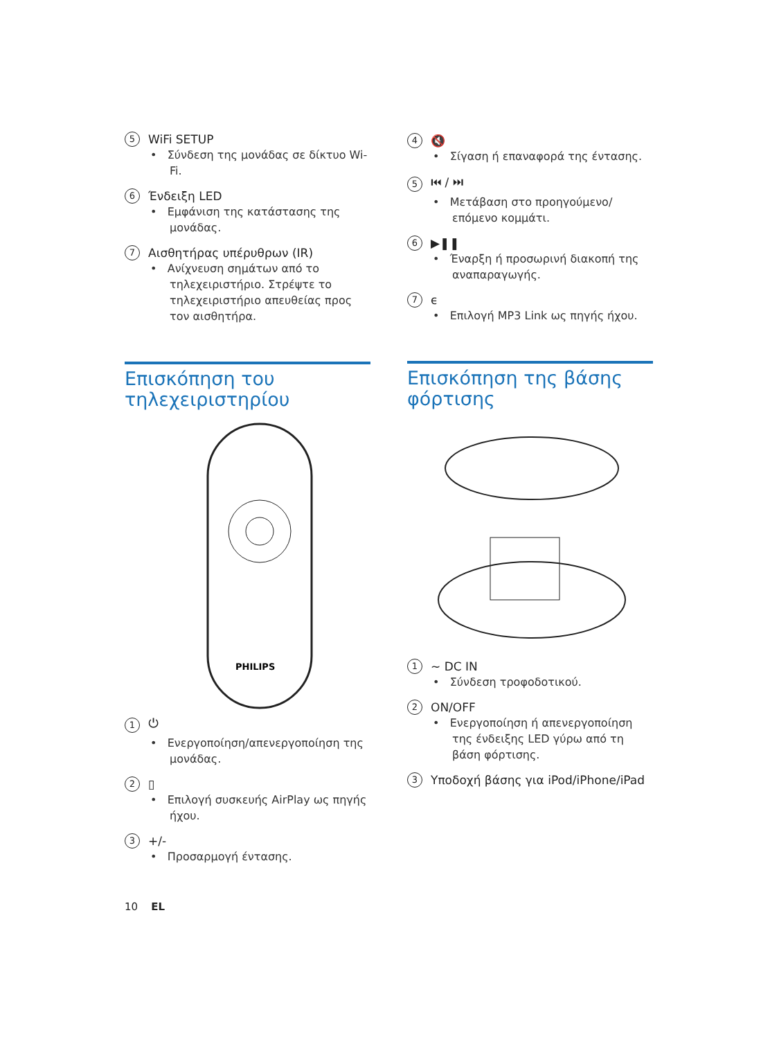5 WiFi SETUP
• Σύνδεση της μονάδας σε δίκτυο Wi-Fi.
6 Ένδειξη LED
• Εμφάνιση της κατάστασης της μονάδας.
7 Αισθητήρας υπέρυθρων (IR)
• Ανίχνευση σημάτων από το τηλεχειριστήριο. Στρέψτε το τηλεχειριστήριο απευθείας προς τον αισθητήρα.
Επισκόπηση του τηλεχειριστηρίου
PHILIPS
1 ⏻
• Ενεργοποίηση/απενεργοποίηση της μονάδας.
2 ▯
• Επιλογή συσκευής AirPlay ως πηγής ήχου.
3 +/-
• Προσαρμογή έντασης.
4 🔇
• Σίγαση ή επαναφορά της έντασης.
5 ⏮ / ⏭
• Μετάβαση στο προηγούμενο/ επόμενο κομμάτι.
6 ▶❚❚
• Έναρξη ή προσωρινή διακοπή της αναπαραγωγής.
7 ϵ
• Επιλογή MP3 Link ως πηγής ήχου.
Επισκόπηση της βάσης φόρτισης
1 ~ DC IN
• Σύνδεση τροφοδοτικού.
2 ON/OFF
• Ενεργοποίηση ή απενεργοποίηση της ένδειξης LED γύρω από τη βάση φόρτισης.
3 Υποδοχή βάσης για iPod/iPhone/iPad
10 EL